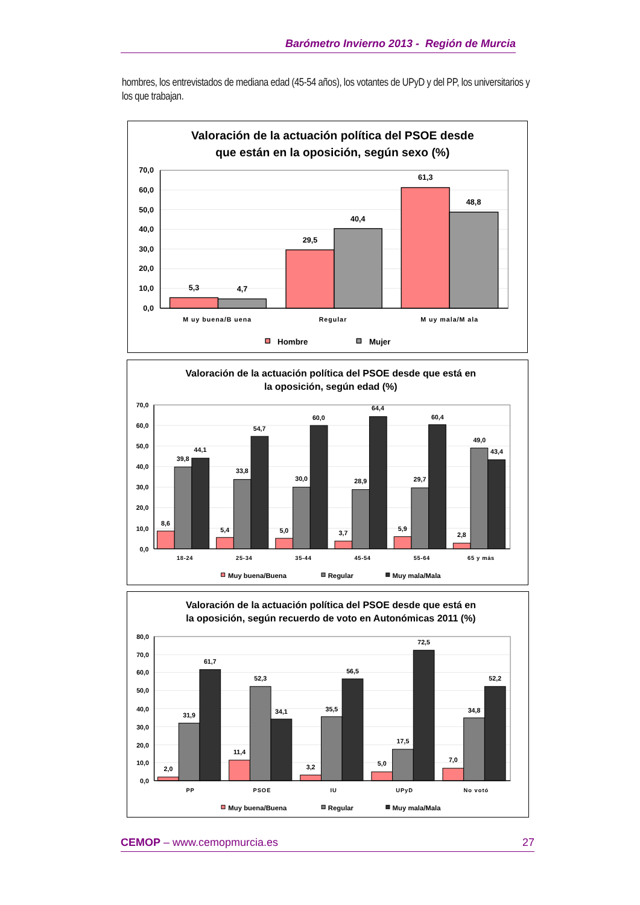Barómetro Invierno 2013 - Región de Murcia
hombres, los entrevistados de mediana edad (45-54 años), los votantes de UPyD y del PP, los universitarios y los que trabajan.
Valoración de la actuación política del PSOE desde
que están en la oposición, según sexo (%)
70,0
60,0
50,0
40,0
30,0
20,0
10,0
0,0
5,3
4,7
29,5
40,4
61,3
48,8
M uy buena/B uena
Regular
M uy mala/M ala
Hombre
Mujer
Valoración de la actuación política del PSOE desde que está en
la oposición, según edad (%)
70,0
60,0
50,0
40,0
30,0
20,0
10,0
0,0
8,6
39,8
44,1
5,4
33,8
54,7
5,0
30,0
60,0
3,7
28,9
64,4
5,9
29,7
60,4
2,8
49,0
43,4
18-24
25-34
35-44
45-54
55-64
65 y más
Muy buena/Buena
Regular
Muy mala/Mala
Valoración de la actuación política del PSOE desde que está en
la oposición, según recuerdo de voto en Autonómicas 2011 (%)
80,0
70,0
60,0
50,0
40,0
30,0
20,0
10,0
0,0
2,0
31,9
61,7
11,4
52,3
34,1
3,2
35,5
56,5
5,0
17,5
72,5
7,0
34,8
52,2
PP
PSOE
IU
UPyD
No votó
Muy buena/Buena
Regular
Muy mala/Mala
CEMOP – www.cemopmurcia.es 27